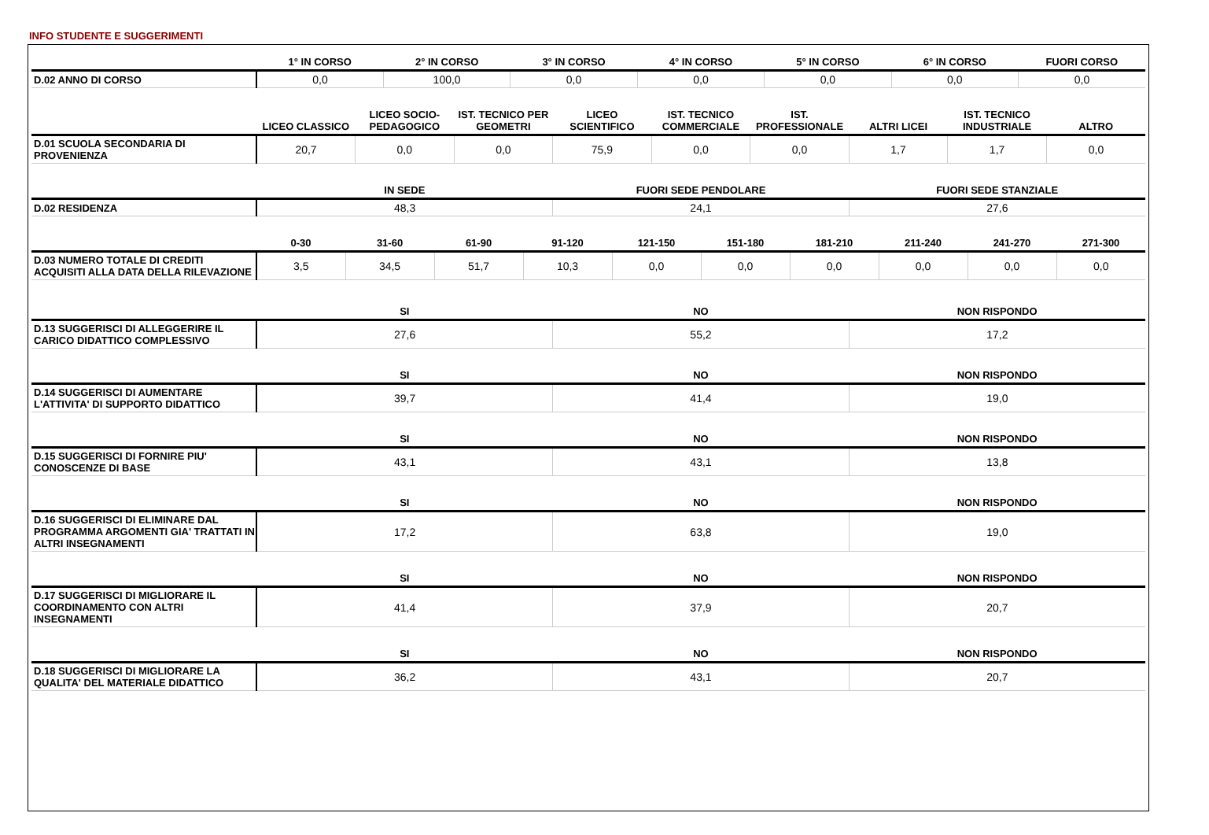INFO STUDENTE E SUGGERIMENTI
| | 1° IN CORSO | 2° IN CORSO | 3° IN CORSO | 4° IN CORSO | 5° IN CORSO | 6° IN CORSO | FUORI CORSO |
| --- | --- | --- | --- | --- | --- | --- | --- |
| D.02 ANNO DI CORSO | 0,0 | 100,0 | 0,0 | 0,0 | 0,0 | 0,0 | 0,0 |
| | LICEO CLASSICO | LICEO SOCIO-PEDAGOGICO | IST. TECNICO PER GEOMETRI | LICEO SCIENTIFICO | IST. TECNICO COMMERCIALE | IST. PROFESSIONALE | ALTRI LICEI | IST. TECNICO INDUSTRIALE | ALTRO |
| --- | --- | --- | --- | --- | --- | --- | --- | --- | --- |
| D.01 SCUOLA SECONDARIA DI PROVENIENZA | 20,7 | 0,0 | 0,0 | 75,9 | 0,0 | 0,0 | 1,7 | 1,7 | 0,0 |
| | IN SEDE | FUORI SEDE PENDOLARE | FUORI SEDE STANZIALE |
| --- | --- | --- | --- |
| D.02 RESIDENZA | 48,3 | 24,1 | 27,6 |
| | 0-30 | 31-60 | 61-90 | 91-120 | 121-150 | 151-180 | 181-210 | 211-240 | 241-270 | 271-300 |
| --- | --- | --- | --- | --- | --- | --- | --- | --- | --- | --- |
| D.03 NUMERO TOTALE DI CREDITI ACQUISITI ALLA DATA DELLA RILEVAZIONE | 3,5 | 34,5 | 51,7 | 10,3 | 0,0 | 0,0 | 0,0 | 0,0 | 0,0 | 0,0 |
| | SI | NO | NON RISPONDO |
| --- | --- | --- | --- |
| D.13 SUGGERISCI DI ALLEGGERIRE IL CARICO DIDATTICO COMPLESSIVO | 27,6 | 55,2 | 17,2 |
| | SI | NO | NON RISPONDO |
| --- | --- | --- | --- |
| D.14 SUGGERISCI DI AUMENTARE L'ATTIVITA' DI SUPPORTO DIDATTICO | 39,7 | 41,4 | 19,0 |
| | SI | NO | NON RISPONDO |
| --- | --- | --- | --- |
| D.15 SUGGERISCI DI FORNIRE PIU' CONOSCENZE DI BASE | 43,1 | 43,1 | 13,8 |
| | SI | NO | NON RISPONDO |
| --- | --- | --- | --- |
| D.16 SUGGERISCI DI ELIMINARE DAL PROGRAMMA ARGOMENTI GIA' TRATTATI IN ALTRI INSEGNAMENTI | 17,2 | 63,8 | 19,0 |
| | SI | NO | NON RISPONDO |
| --- | --- | --- | --- |
| D.17 SUGGERISCI DI MIGLIORARE IL COORDINAMENTO CON ALTRI INSEGNAMENTI | 41,4 | 37,9 | 20,7 |
| | SI | NO | NON RISPONDO |
| --- | --- | --- | --- |
| D.18 SUGGERISCI DI MIGLIORARE LA QUALITA' DEL MATERIALE DIDATTICO | 36,2 | 43,1 | 20,7 |